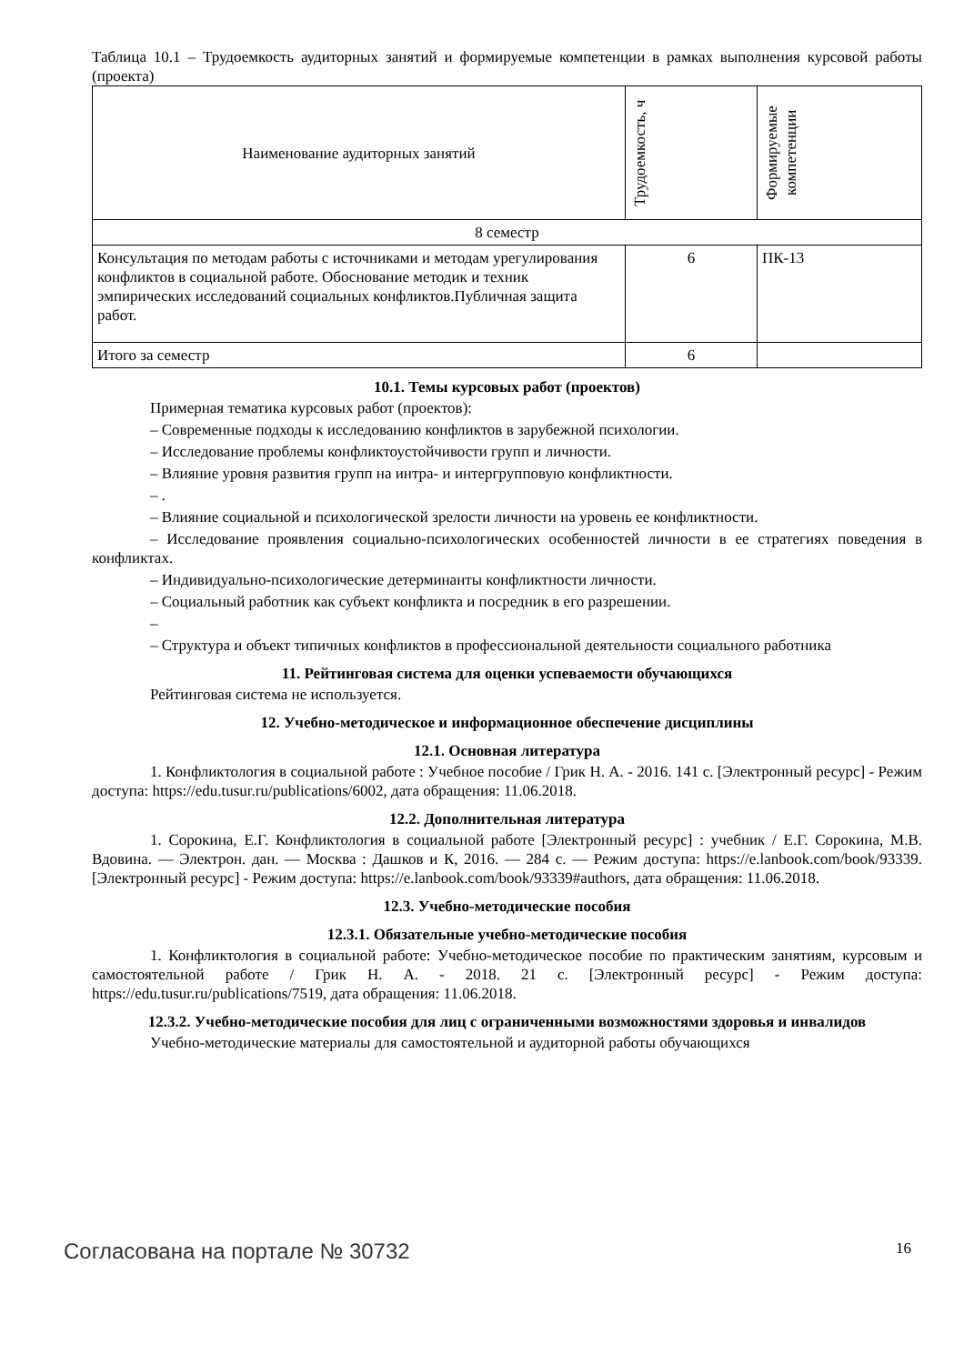Таблица 10.1 – Трудоемкость аудиторных занятий и формируемые компетенции в рамках выполнения курсовой работы (проекта)
| Наименование аудиторных занятий | Трудоемкость, ч | Формируемые компетенции |
| --- | --- | --- |
| 8 семестр | | |
| Консультация по методам работы с источниками и методам урегулирования конфликтов в социальной работе. Обоснование методик и техник эмпирических исследований социальных конфликтов.Публичная защита работ. | 6 | ПК-13 |
| Итого за семестр | 6 | |
10.1. Темы курсовых работ (проектов)
Примерная тематика курсовых работ (проектов):
– Современные подходы к исследованию конфликтов в зарубежной психологии.
– Исследование проблемы конфликтоустойчивости групп и личности.
– Влияние уровня развития групп на интра- и интергрупповую конфликтности.
– .
– Влияние социальной и психологической зрелости личности на уровень ее конфликтности.
– Исследование проявления социально-психологических особенностей личности в ее стратегиях поведения в конфликтах.
– Индивидуально-психологические детерминанты конфликтности личности.
– Социальный работник как субъект конфликта и посредник в его разрешении.
–
– Структура и объект типичных конфликтов в профессиональной деятельности социального работника
11. Рейтинговая система для оценки успеваемости обучающихся
Рейтинговая система не используется.
12. Учебно-методическое и информационное обеспечение дисциплины
12.1. Основная литература
1. Конфликтология в социальной работе : Учебное пособие / Грик Н. А. - 2016. 141 с. [Электронный ресурс] - Режим доступа: https://edu.tusur.ru/publications/6002, дата обращения: 11.06.2018.
12.2. Дополнительная литература
1. Сорокина, Е.Г. Конфликтология в социальной работе [Электронный ресурс] : учебник / Е.Г. Сорокина, М.В. Вдовина. — Электрон. дан. — Москва : Дашков и К, 2016. — 284 с. — Режим доступа: https://e.lanbook.com/book/93339. [Электронный ресурс] - Режим доступа: https://e.lanbook.com/book/93339#authors, дата обращения: 11.06.2018.
12.3. Учебно-методические пособия
12.3.1. Обязательные учебно-методические пособия
1. Конфликтология в социальной работе: Учебно-методическое пособие по практическим занятиям, курсовым и самостоятельной работе / Грик Н. А. - 2018. 21 с. [Электронный ресурс] - Режим доступа: https://edu.tusur.ru/publications/7519, дата обращения: 11.06.2018.
12.3.2. Учебно-методические пособия для лиц с ограниченными возможностями здоровья и инвалидов
Учебно-методические материалы для самостоятельной и аудиторной работы обучающихся
Согласована на портале № 30732 16